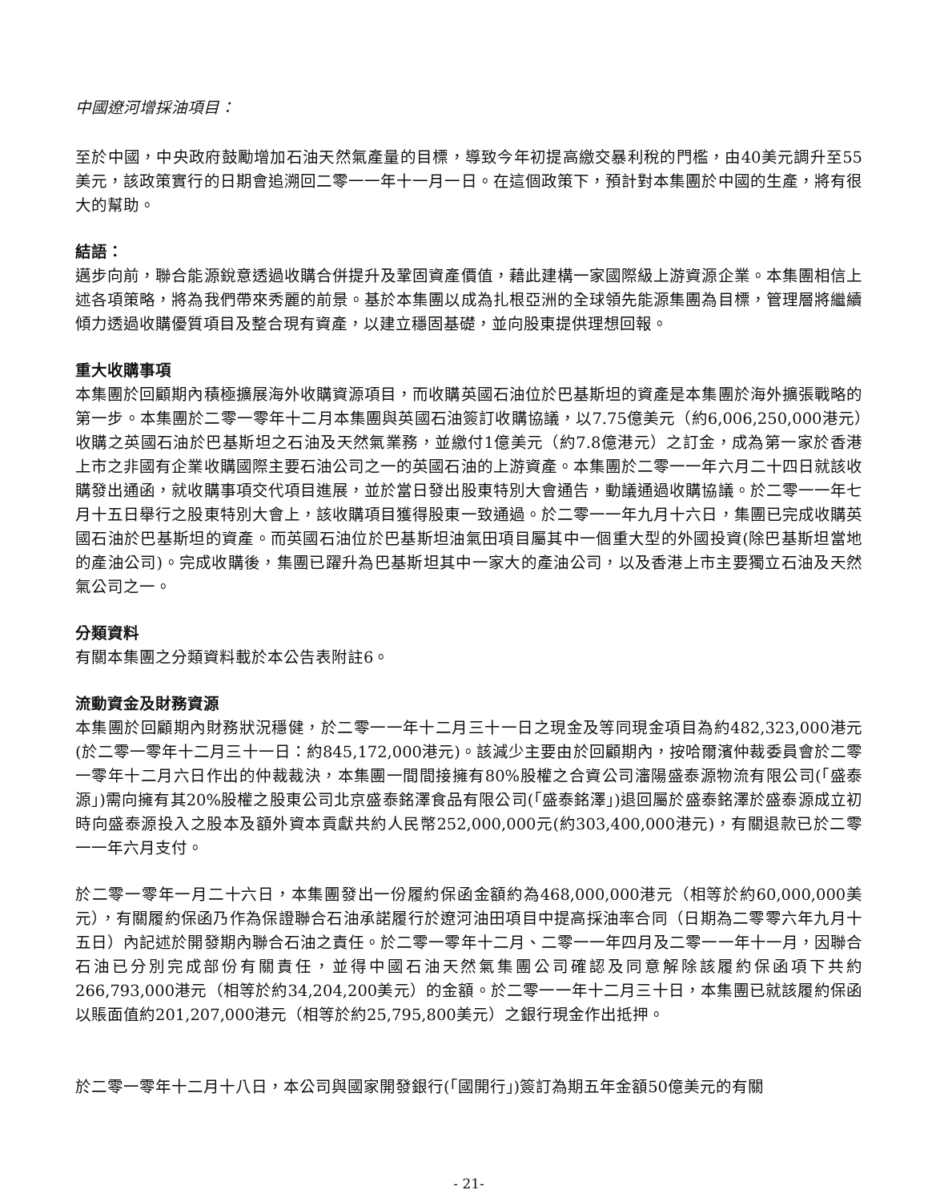中國遼河增採油項目：
至於中國，中央政府鼓勵增加石油天然氣產量的目標，導致今年初提高繳交暴利稅的門檻，由40美元調升至55美元，該政策實行的日期會追溯回二零一一年十一月一日。在這個政策下，預計對本集團於中國的生產，將有很大的幫助。
結語：
邁步向前，聯合能源銳意透過收購合併提升及鞏固資產價值，藉此建構一家國際級上游資源企業。本集團相信上述各項策略，將為我們帶來秀麗的前景。基於本集團以成為扎根亞洲的全球領先能源集團為目標，管理層將繼續傾力透過收購優質項目及整合現有資產，以建立穩固基礎，並向股東提供理想回報。
重大收購事項
本集團於回顧期內積極擴展海外收購資源項目，而收購英國石油位於巴基斯坦的資產是本集團於海外擴張戰略的第一步。本集團於二零一零年十二月本集團與英國石油簽訂收購協議，以7.75億美元（約6,006,250,000港元）收購之英國石油於巴基斯坦之石油及天然氣業務，並繳付1億美元（約7.8億港元）之訂金，成為第一家於香港上市之非國有企業收購國際主要石油公司之一的英國石油的上游資產。本集團於二零一一年六月二十四日就該收購發出通函，就收購事項交代項目進展，並於當日發出股東特別大會通告，動議通過收購協議。於二零一一年七月十五日舉行之股東特別大會上，該收購項目獲得股東一致通過。於二零一一年九月十六日，集團已完成收購英國石油於巴基斯坦的資產。而英國石油位於巴基斯坦油氣田項目屬其中一個重大型的外國投資(除巴基斯坦當地的產油公司)。完成收購後，集團已躍升為巴基斯坦其中一家大的產油公司，以及香港上市主要獨立石油及天然氣公司之一。
分類資料
有關本集團之分類資料載於本公告表附註6。
流動資金及財務資源
本集團於回顧期內財務狀況穩健，於二零一一年十二月三十一日之現金及等同現金項目為約482,323,000港元(於二零一零年十二月三十一日：約845,172,000港元)。該減少主要由於回顧期內，按哈爾濱仲裁委員會於二零一零年十二月六日作出的仲裁裁決，本集團一間間接擁有80%股權之合資公司瀋陽盛泰源物流有限公司(「盛泰源」)需向擁有其20%股權之股東公司北京盛泰銘澤食品有限公司(「盛泰銘澤」)退回屬於盛泰銘澤於盛泰源成立初時向盛泰源投入之股本及額外資本貢獻共約人民幣252,000,000元(約303,400,000港元)，有關退款已於二零一一年六月支付。
於二零一零年一月二十六日，本集團發出一份履約保函金額約為468,000,000港元（相等於約60,000,000美元），有關履約保函乃作為保證聯合石油承諾履行於遼河油田項目中提高採油率合同（日期為二零零六年九月十五日）內記述於開發期內聯合石油之責任。於二零一零年十二月、二零一一年四月及二零一一年十一月，因聯合石油已分別完成部份有關責任，並得中國石油天然氣集團公司確認及同意解除該履約保函項下共約266,793,000港元（相等於約34,204,200美元）的金額。於二零一一年十二月三十日，本集團已就該履約保函以賬面值約201,207,000港元（相等於約25,795,800美元）之銀行現金作出抵押。
於二零一零年十二月十八日，本公司與國家開發銀行(「國開行」)簽訂為期五年金額50億美元的有關
- 21-